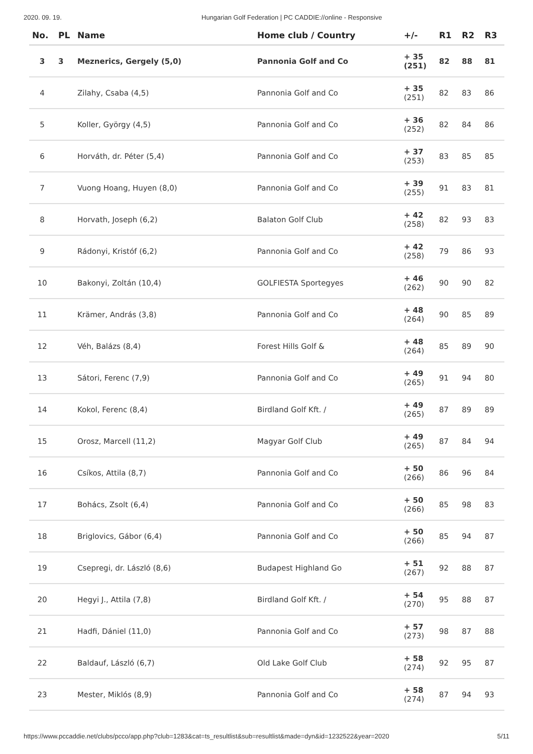2020. 09. 19. Hungarian Golf Federation | PC CADDIE://online - Responsive
| No. | PL | Name | Home club / Country | +/- | R1 | R2 | R3 |
| --- | --- | --- | --- | --- | --- | --- | --- |
| 3 | 3 | Meznerics, Gergely (5,0) | Pannonia Golf and Co | + 35 (251) | 82 | 88 | 81 |
| 4 | | Zilahy, Csaba (4,5) | Pannonia Golf and Co | + 35 (251) | 82 | 83 | 86 |
| 5 | | Koller, György (4,5) | Pannonia Golf and Co | + 36 (252) | 82 | 84 | 86 |
| 6 | | Horváth, dr. Péter (5,4) | Pannonia Golf and Co | + 37 (253) | 83 | 85 | 85 |
| 7 | | Vuong Hoang, Huyen (8,0) | Pannonia Golf and Co | + 39 (255) | 91 | 83 | 81 |
| 8 | | Horvath, Joseph (6,2) | Balaton Golf Club | + 42 (258) | 82 | 93 | 83 |
| 9 | | Rádonyi, Kristóf (6,2) | Pannonia Golf and Co | + 42 (258) | 79 | 86 | 93 |
| 10 | | Bakonyi, Zoltán (10,4) | GOLFIESTA Sportegyes | + 46 (262) | 90 | 90 | 82 |
| 11 | | Krämer, András (3,8) | Pannonia Golf and Co | + 48 (264) | 90 | 85 | 89 |
| 12 | | Véh, Balázs (8,4) | Forest Hills Golf & | + 48 (264) | 85 | 89 | 90 |
| 13 | | Sátori, Ferenc (7,9) | Pannonia Golf and Co | + 49 (265) | 91 | 94 | 80 |
| 14 | | Kokol, Ferenc (8,4) | Birdland Golf Kft. / | + 49 (265) | 87 | 89 | 89 |
| 15 | | Orosz, Marcell (11,2) | Magyar Golf Club | + 49 (265) | 87 | 84 | 94 |
| 16 | | Csíkos, Attila (8,7) | Pannonia Golf and Co | + 50 (266) | 86 | 96 | 84 |
| 17 | | Bohács, Zsolt (6,4) | Pannonia Golf and Co | + 50 (266) | 85 | 98 | 83 |
| 18 | | Briglovics, Gábor (6,4) | Pannonia Golf and Co | + 50 (266) | 85 | 94 | 87 |
| 19 | | Csepregi, dr. László (8,6) | Budapest Highland Go | + 51 (267) | 92 | 88 | 87 |
| 20 | | Hegyi J., Attila (7,8) | Birdland Golf Kft. / | + 54 (270) | 95 | 88 | 87 |
| 21 | | Hadfi, Dániel (11,0) | Pannonia Golf and Co | + 57 (273) | 98 | 87 | 88 |
| 22 | | Baldauf, László (6,7) | Old Lake Golf Club | + 58 (274) | 92 | 95 | 87 |
| 23 | | Mester, Miklós (8,9) | Pannonia Golf and Co | + 58 (274) | 87 | 94 | 93 |
https://www.pccaddie.net/clubs/pcco/app.php?club=1283&cat=ts_resultlist&sub=resultlist&made=dyn&id=1232522&year=2020 5/11